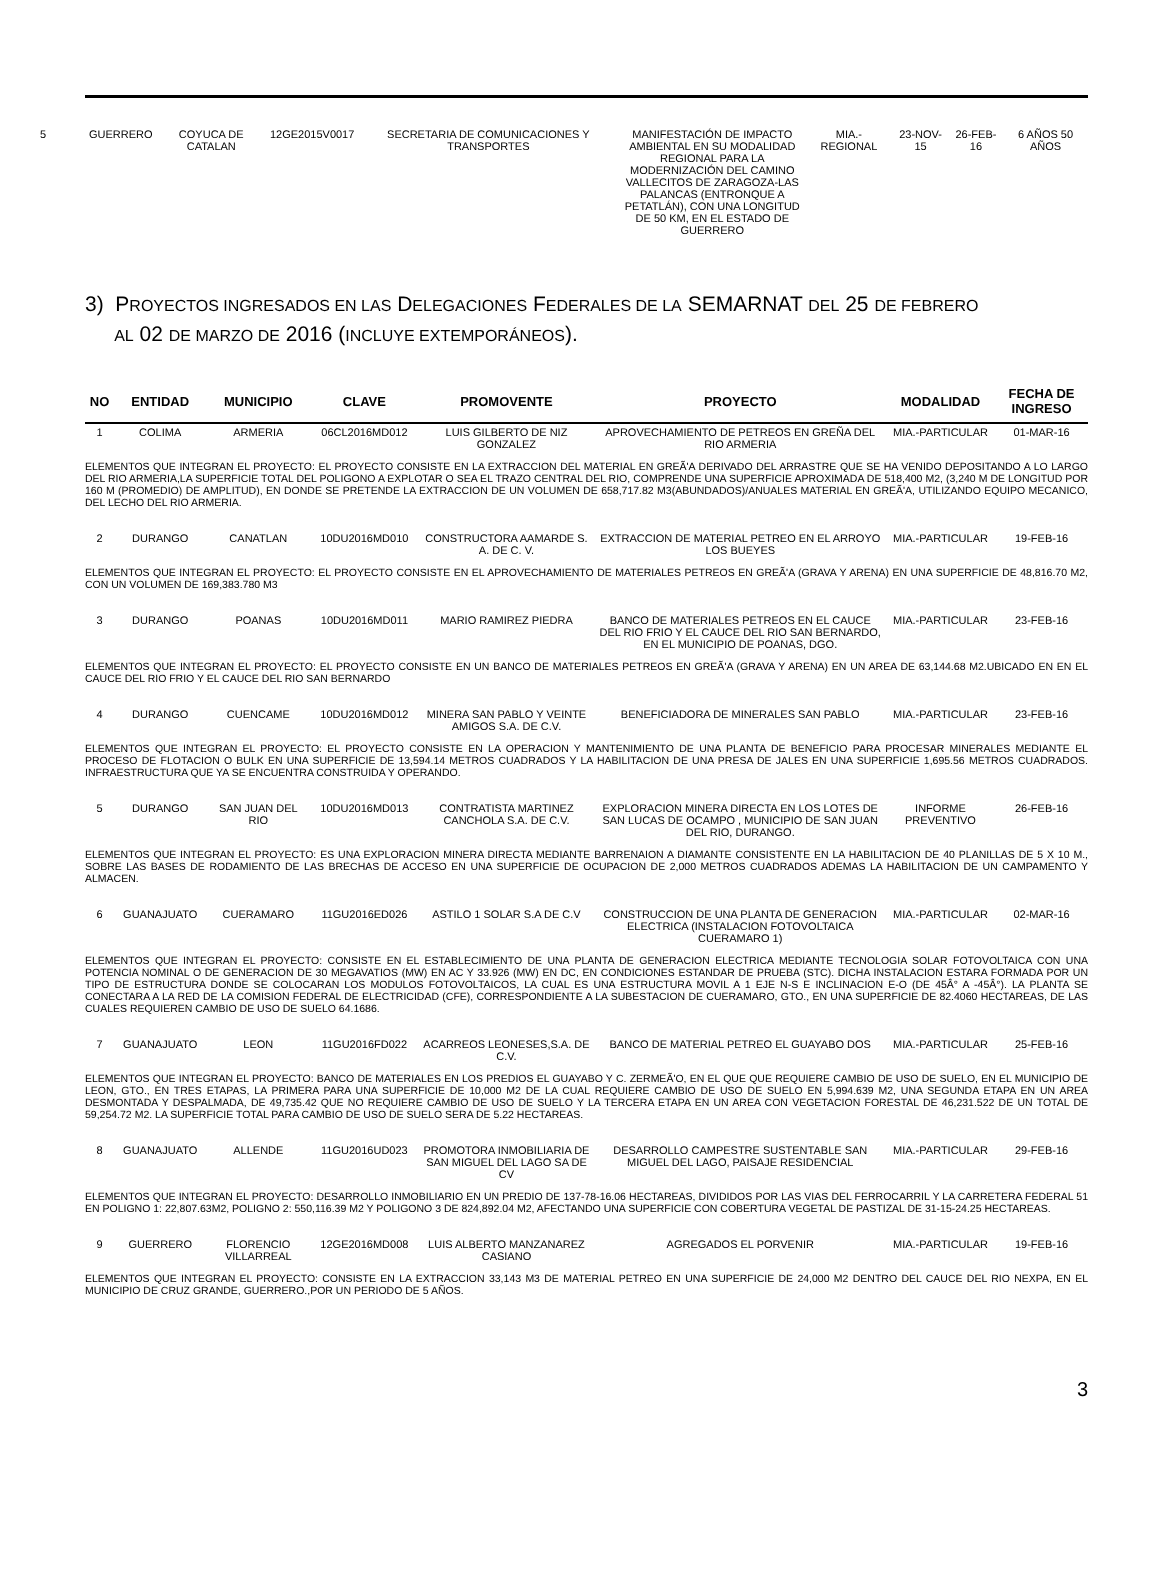| 5 | GUERRERO | COYUCA DE CATALAN | 12GE2015V0017 | SECRETARIA DE COMUNICACIONES Y TRANSPORTES | MANIFESTACIÓN DE IMPACTO AMBIENTAL EN SU MODALIDAD REGIONAL PARA LA MODERNIZACIÓN DEL CAMINO VALLECITOS DE ZARAGOZA-LAS PALANCAS (ENTRONQUE A PETATLÁN), CON UNA LONGITUD DE 50 KM, EN EL ESTADO DE GUERRERO | MIA.- REGIONAL | 23-NOV-15 | 26-FEB-16 | 6 AÑOS 50 AÑOS |
3) PROYECTOS INGRESADOS EN LAS DELEGACIONES FEDERALES DE LA SEMARNAT DEL 25 DE FEBRERO
AL 02 DE MARZO DE 2016 (INCLUYE EXTEMPORÁNEOS).
| NO | ENTIDAD | MUNICIPIO | CLAVE | PROMOVENTE | PROYECTO | MODALIDAD | FECHA DE INGRESO |
| --- | --- | --- | --- | --- | --- | --- | --- |
| 1 | COLIMA | ARMERIA | 06CL2016MD012 | LUIS GILBERTO DE NIZ GONZALEZ | APROVECHAMIENTO DE PETREOS EN GREÑA DEL RIO ARMERIA | MIA.-PARTICULAR | 01-MAR-16 |
| ELEMENTOS QUE INTEGRAN EL PROYECTO: EL PROYECTO CONSISTE EN LA EXTRACCION DEL MATERIAL EN GREÃ'A DERIVADO DEL ARRASTRE QUE SE HA VENIDO DEPOSITANDO A LO LARGO DEL RIO ARMERIA,LA SUPERFICIE TOTAL DEL POLIGONO A EXPLOTAR O SEA EL TRAZO CENTRAL DEL RIO, COMPRENDE UNA SUPERFICIE APROXIMADA DE 518,400 M2, (3,240 M DE LONGITUD POR 160 M (PROMEDIO) DE AMPLITUD), EN DONDE SE PRETENDE LA EXTRACCION DE UN VOLUMEN DE 658,717.82 M3(ABUNDADOS)/ANUALES MATERIAL EN GREÃ'A, UTILIZANDO EQUIPO MECANICO, DEL LECHO DEL RIO ARMERIA. | | | | | | | |
| 2 | DURANGO | CANATLAN | 10DU2016MD010 | CONSTRUCTORA AAMARDE S. A. DE C. V. | EXTRACCION DE MATERIAL PETREO EN EL ARROYO LOS BUEYES | MIA.-PARTICULAR | 19-FEB-16 |
| ELEMENTOS QUE INTEGRAN EL PROYECTO: EL PROYECTO CONSISTE EN EL APROVECHAMIENTO DE MATERIALES PETREOS EN GREÃ'A (GRAVA Y ARENA) EN UNA SUPERFICIE DE 48,816.70 M2, CON UN VOLUMEN DE 169,383.780 M3 | | | | | | | |
| 3 | DURANGO | POANAS | 10DU2016MD011 | MARIO RAMIREZ PIEDRA | BANCO DE MATERIALES PETREOS EN EL CAUCE DEL RIO FRIO Y EL CAUCE DEL RIO SAN BERNARDO, EN EL MUNICIPIO DE POANAS, DGO. | MIA.-PARTICULAR | 23-FEB-16 |
| ELEMENTOS QUE INTEGRAN EL PROYECTO: EL PROYECTO CONSISTE EN UN BANCO DE MATERIALES PETREOS EN GREÃ'A (GRAVA Y ARENA) EN UN AREA DE 63,144.68 M2.UBICADO EN EN EL CAUCE DEL RIO FRIO Y EL CAUCE DEL RIO SAN BERNARDO | | | | | | | |
| 4 | DURANGO | CUENCAME | 10DU2016MD012 | MINERA SAN PABLO Y VEINTE AMIGOS S.A. DE C.V. | BENEFICIADORA DE MINERALES SAN PABLO | MIA.-PARTICULAR | 23-FEB-16 |
| ELEMENTOS QUE INTEGRAN EL PROYECTO: EL PROYECTO CONSISTE EN LA OPERACION Y MANTENIMIENTO DE UNA PLANTA DE BENEFICIO PARA PROCESAR MINERALES MEDIANTE EL PROCESO DE FLOTACION O BULK EN UNA SUPERFICIE DE 13,594.14 METROS CUADRADOS Y LA HABILITACION DE UNA PRESA DE JALES EN UNA SUPERFICIE 1,695.56 METROS CUADRADOS. INFRAESTRUCTURA QUE YA SE ENCUENTRA CONSTRUIDA Y OPERANDO. | | | | | | | |
| 5 | DURANGO | SAN JUAN DEL RIO | 10DU2016MD013 | CONTRATISTA MARTINEZ CANCHOLA S.A. DE C.V. | EXPLORACION MINERA DIRECTA EN LOS LOTES DE SAN LUCAS DE OCAMPO , MUNICIPIO DE SAN JUAN DEL RIO, DURANGO. | INFORME PREVENTIVO | 26-FEB-16 |
| ELEMENTOS QUE INTEGRAN EL PROYECTO: ES UNA EXPLORACION MINERA DIRECTA MEDIANTE BARRENAION A DIAMANTE CONSISTENTE EN LA HABILITACION DE 40 PLANILLAS DE 5 X 10 M., SOBRE LAS BASES DE RODAMIENTO DE LAS BRECHAS DE ACCESO EN UNA SUPERFICIE DE OCUPACION DE 2,000 METROS CUADRADOS ADEMAS LA HABILITACION DE UN CAMPAMENTO Y ALMACEN. | | | | | | | |
| 6 | GUANAJUATO | CUERAMARO | 11GU2016ED026 | ASTILO 1 SOLAR S.A DE C.V | CONSTRUCCION DE UNA PLANTA DE GENERACION ELECTRICA (INSTALACION FOTOVOLTAICA CUERAMARO 1) | MIA.-PARTICULAR | 02-MAR-16 |
| ELEMENTOS QUE INTEGRAN EL PROYECTO: CONSISTE EN EL ESTABLECIMIENTO DE UNA PLANTA DE GENERACION ELECTRICA MEDIANTE TECNOLOGIA SOLAR FOTOVOLTAICA CON UNA POTENCIA NOMINAL O DE GENERACION DE 30 MEGAVATIOS (MW) EN AC Y 33.926 (MW) EN DC, EN CONDICIONES ESTANDAR DE PRUEBA (STC). DICHA INSTALACION ESTARA FORMADA POR UN TIPO DE ESTRUCTURA DONDE SE COLOCARAN LOS MODULOS FOTOVOLTAICOS, LA CUAL ES UNA ESTRUCTURA MOVIL A 1 EJE N-S E INCLINACION E-O (DE 45Â° A -45Â°). LA PLANTA SE CONECTARA A LA RED DE LA COMISION FEDERAL DE ELECTRICIDAD (CFE), CORRESPONDIENTE A LA SUBESTACION DE CUERAMARO, GTO., EN UNA SUPERFICIE DE 82.4060 HECTAREAS, DE LAS CUALES REQUIEREN CAMBIO DE USO DE SUELO 64.1686. | | | | | | | |
| 7 | GUANAJUATO | LEON | 11GU2016FD022 | ACARREOS LEONESES,S.A. DE C.V. | BANCO DE MATERIAL PETREO EL GUAYABO DOS | MIA.-PARTICULAR | 25-FEB-16 |
| ELEMENTOS QUE INTEGRAN EL PROYECTO: BANCO DE MATERIALES EN LOS PREDIOS EL GUAYABO Y C. ZERMEÃ'O, EN EL QUE QUE REQUIERE CAMBIO DE USO DE SUELO, EN EL MUNICIPIO DE LEON, GTO., EN TRES ETAPAS, LA PRIMERA PARA UNA SUPERFICIE DE 10,000 M2 DE LA CUAL REQUIERE CAMBIO DE USO DE SUELO EN 5,994.639 M2, UNA SEGUNDA ETAPA EN UN AREA DESMONTADA Y DESPALMADA, DE 49,735.42 QUE NO REQUIERE CAMBIO DE USO DE SUELO Y LA TERCERA ETAPA EN UN AREA CON VEGETACION FORESTAL DE 46,231.522 DE UN TOTAL DE 59,254.72 M2. LA SUPERFICIE TOTAL PARA CAMBIO DE USO DE SUELO SERA DE 5.22 HECTAREAS. | | | | | | | |
| 8 | GUANAJUATO | ALLENDE | 11GU2016UD023 | PROMOTORA INMOBILIARIA DE SAN MIGUEL DEL LAGO SA DE CV | DESARROLLO CAMPESTRE SUSTENTABLE SAN MIGUEL DEL LAGO, PAISAJE RESIDENCIAL | MIA.-PARTICULAR | 29-FEB-16 |
| ELEMENTOS QUE INTEGRAN EL PROYECTO: DESARROLLO INMOBILIARIO EN UN PREDIO DE 137-78-16.06 HECTAREAS, DIVIDIDOS POR LAS VIAS DEL FERROCARRIL Y LA CARRETERA FEDERAL 51 EN POLIGNO 1: 22,807.63M2, POLIGNO 2: 550,116.39 M2 Y POLIGONO 3 DE 824,892.04 M2, AFECTANDO UNA SUPERFICIE CON COBERTURA VEGETAL DE PASTIZAL DE 31-15-24.25 HECTAREAS. | | | | | | | |
| 9 | GUERRERO | FLORENCIO VILLARREAL | 12GE2016MD008 | LUIS ALBERTO MANZANAREZ CASIANO | AGREGADOS EL PORVENIR | MIA.-PARTICULAR | 19-FEB-16 |
| ELEMENTOS QUE INTEGRAN EL PROYECTO: CONSISTE EN LA EXTRACCION 33,143 M3 DE MATERIAL PETREO EN UNA SUPERFICIE DE 24,000 M2 DENTRO DEL CAUCE DEL RIO NEXPA, EN EL MUNICIPIO DE CRUZ GRANDE, GUERRERO.,POR UN PERIODO DE 5 AÑOS. | | | | | | | |
3